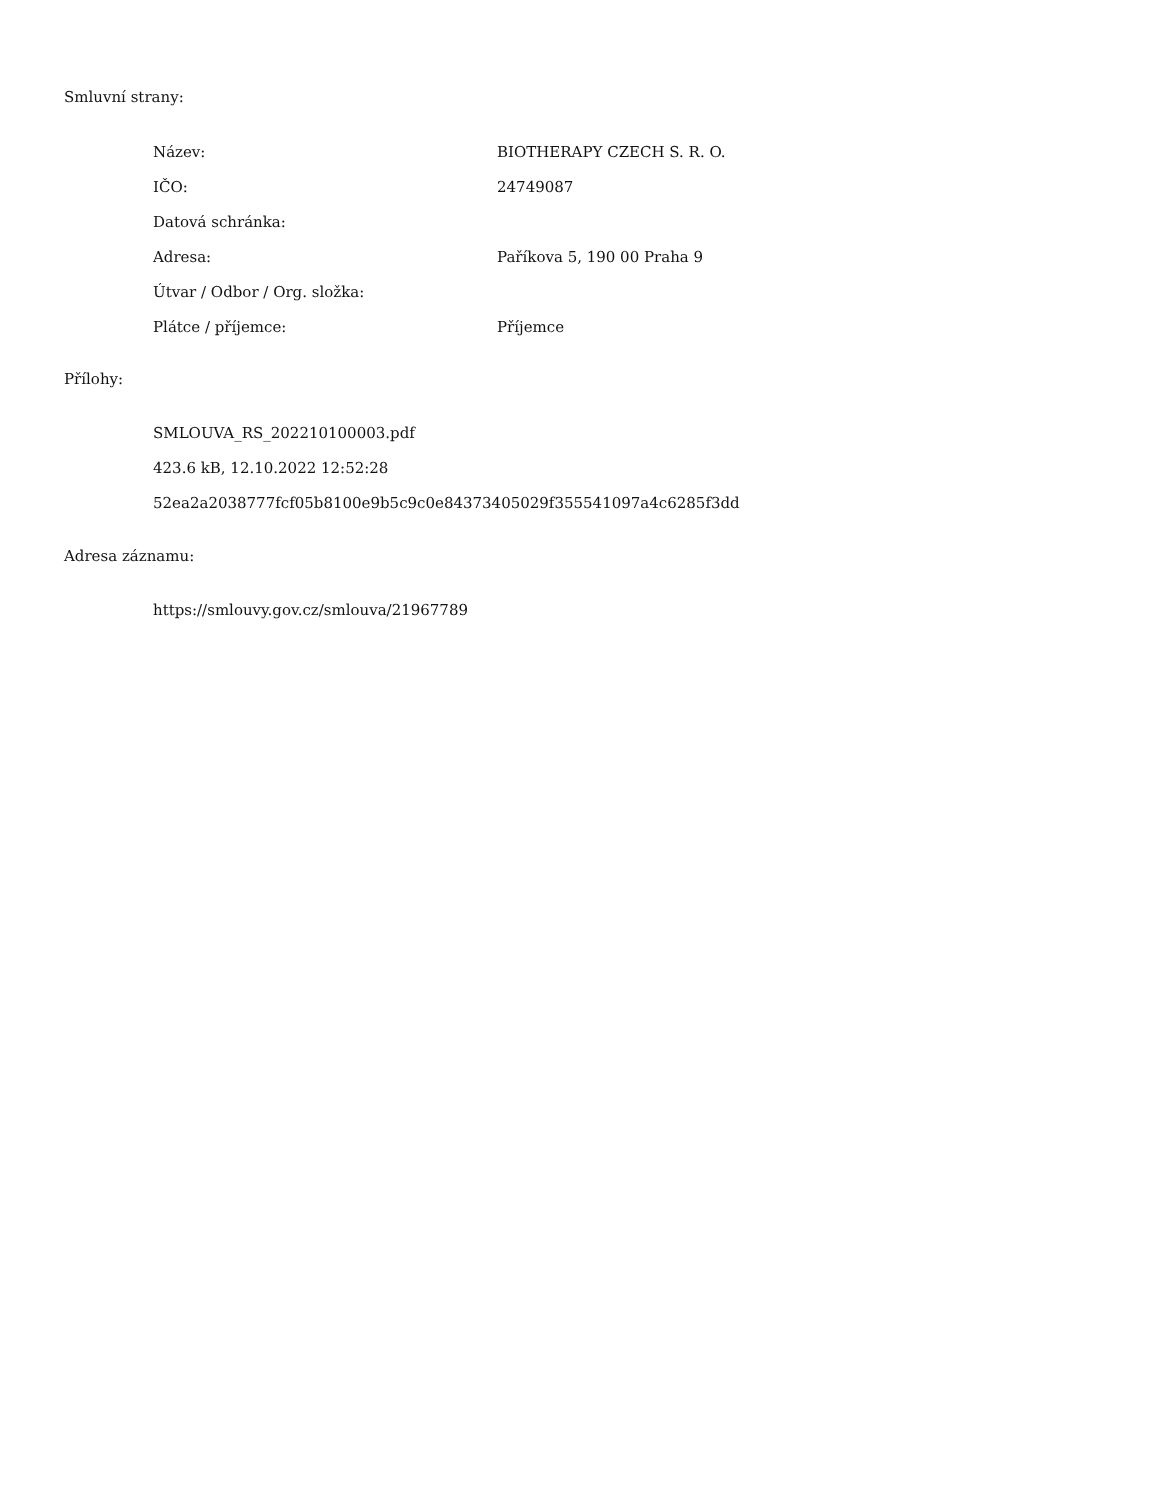Smluvní strany:
| Název: | BIOTHERAPY CZECH S. R. O. |
| IČO: | 24749087 |
| Datová schránka: | |
| Adresa: | Paříkova 5, 190 00 Praha 9 |
| Útvar / Odbor / Org. složka: | |
| Plátce / příjemce: | Příjemce |
Přílohy:
SMLOUVA_RS_202210100003.pdf
423.6 kB, 12.10.2022 12:52:28
52ea2a2038777fcf05b8100e9b5c9c0e84373405029f355541097a4c6285f3dd
Adresa záznamu:
https://smlouvy.gov.cz/smlouva/21967789